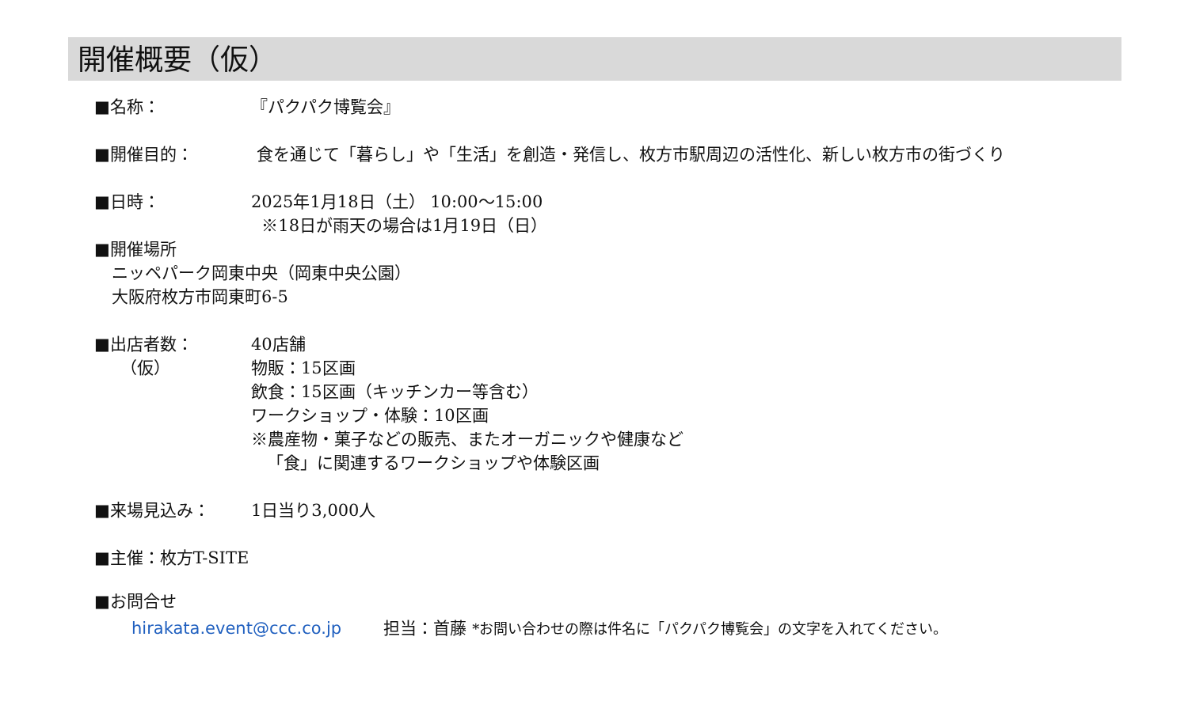開催概要（仮）
■名称： 『パクパク博覧会』
■開催目的： 食を通じて「暮らし」や「生活」を創造・発信し、枚方市駅周辺の活性化、新しい枚方市の街づくり
■日時： 2025年1月18日（土） 10:00～15:00
※18日が雨天の場合は1月19日（日）
■開催場所
ニッペパーク岡東中央（岡東中央公園）
大阪府枚方市岡東町6-5
■出店者数：
（仮）
40店舗
物販：15区画
飲食：15区画（キッチンカー等含む）
ワークショップ・体験：10区画
※農産物・菓子などの販売、またオーガニックや健康など
「食」に関連するワークショップや体験区画
■来場見込み： 1日当り3,000人
■主催：枚方T-SITE
■お問合せ
hirakata.event@ccc.co.jp 担当：首藤 *お問い合わせの際は件名に「パクパク博覧会」の文字を入れてください。